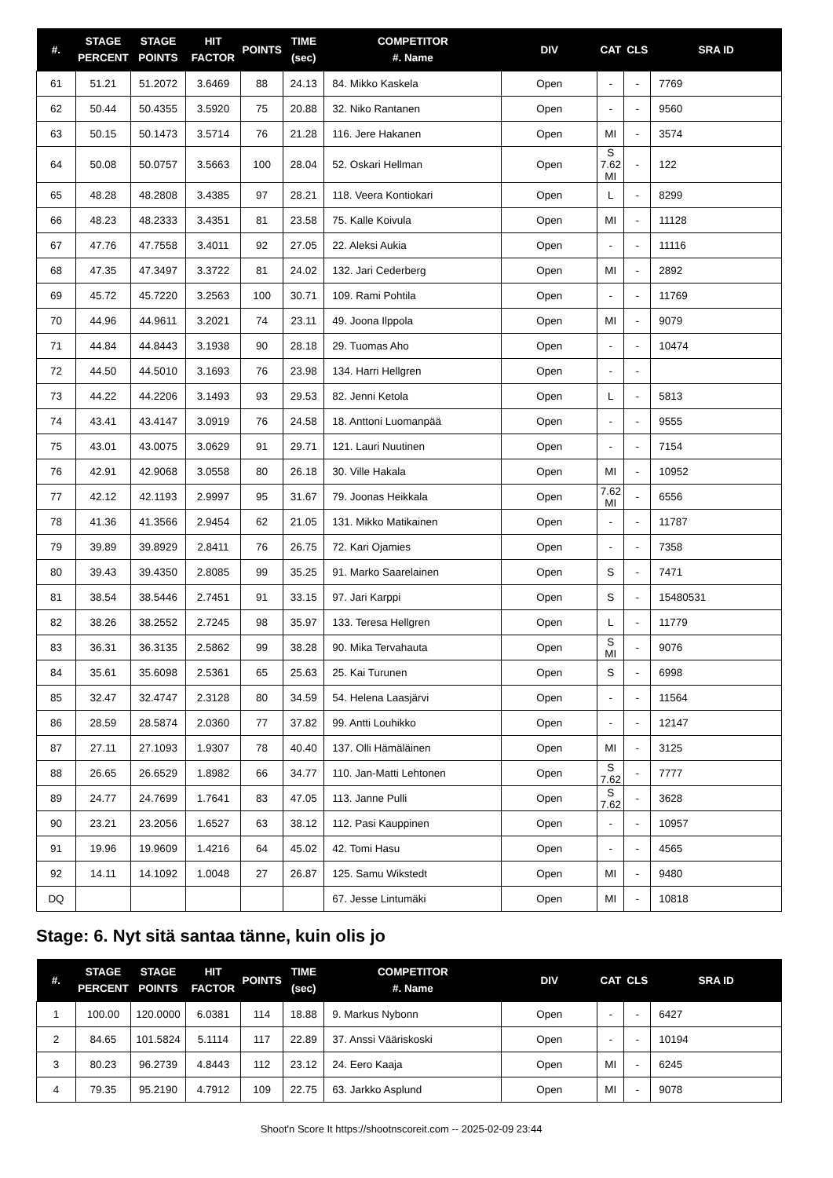| #. | STAGE PERCENT | STAGE POINTS | HIT FACTOR | POINTS | TIME (sec) | COMPETITOR #. Name | DIV | CAT | CLS | SRA ID |
| --- | --- | --- | --- | --- | --- | --- | --- | --- | --- | --- |
| 61 | 51.21 | 51.2072 | 3.6469 | 88 | 24.13 | 84. Mikko Kaskela | Open | - | - | 7769 |
| 62 | 50.44 | 50.4355 | 3.5920 | 75 | 20.88 | 32. Niko Rantanen | Open | - | - | 9560 |
| 63 | 50.15 | 50.1473 | 3.5714 | 76 | 21.28 | 116. Jere Hakanen | Open | MI | - | 3574 |
| 64 | 50.08 | 50.0757 | 3.5663 | 100 | 28.04 | 52. Oskari Hellman | Open | S 7.62 MI | - | 122 |
| 65 | 48.28 | 48.2808 | 3.4385 | 97 | 28.21 | 118. Veera Kontiokari | Open | L | - | 8299 |
| 66 | 48.23 | 48.2333 | 3.4351 | 81 | 23.58 | 75. Kalle Koivula | Open | MI | - | 11128 |
| 67 | 47.76 | 47.7558 | 3.4011 | 92 | 27.05 | 22. Aleksi Aukia | Open | - | - | 11116 |
| 68 | 47.35 | 47.3497 | 3.3722 | 81 | 24.02 | 132. Jari Cederberg | Open | MI | - | 2892 |
| 69 | 45.72 | 45.7220 | 3.2563 | 100 | 30.71 | 109. Rami Pohtila | Open | - | - | 11769 |
| 70 | 44.96 | 44.9611 | 3.2021 | 74 | 23.11 | 49. Joona Ilppola | Open | MI | - | 9079 |
| 71 | 44.84 | 44.8443 | 3.1938 | 90 | 28.18 | 29. Tuomas Aho | Open | - | - | 10474 |
| 72 | 44.50 | 44.5010 | 3.1693 | 76 | 23.98 | 134. Harri Hellgren | Open | - | - | |
| 73 | 44.22 | 44.2206 | 3.1493 | 93 | 29.53 | 82. Jenni Ketola | Open | L | - | 5813 |
| 74 | 43.41 | 43.4147 | 3.0919 | 76 | 24.58 | 18. Anttoni Luomanpää | Open | - | - | 9555 |
| 75 | 43.01 | 43.0075 | 3.0629 | 91 | 29.71 | 121. Lauri Nuutinen | Open | - | - | 7154 |
| 76 | 42.91 | 42.9068 | 3.0558 | 80 | 26.18 | 30. Ville Hakala | Open | MI | - | 10952 |
| 77 | 42.12 | 42.1193 | 2.9997 | 95 | 31.67 | 79. Joonas Heikkala | Open | 7.62 MI | - | 6556 |
| 78 | 41.36 | 41.3566 | 2.9454 | 62 | 21.05 | 131. Mikko Matikainen | Open | - | - | 11787 |
| 79 | 39.89 | 39.8929 | 2.8411 | 76 | 26.75 | 72. Kari Ojamies | Open | - | - | 7358 |
| 80 | 39.43 | 39.4350 | 2.8085 | 99 | 35.25 | 91. Marko Saarelainen | Open | S | - | 7471 |
| 81 | 38.54 | 38.5446 | 2.7451 | 91 | 33.15 | 97. Jari Karppi | Open | S | - | 15480531 |
| 82 | 38.26 | 38.2552 | 2.7245 | 98 | 35.97 | 133. Teresa Hellgren | Open | L | - | 11779 |
| 83 | 36.31 | 36.3135 | 2.5862 | 99 | 38.28 | 90. Mika Tervahauta | Open | S MI | - | 9076 |
| 84 | 35.61 | 35.6098 | 2.5361 | 65 | 25.63 | 25. Kai Turunen | Open | S | - | 6998 |
| 85 | 32.47 | 32.4747 | 2.3128 | 80 | 34.59 | 54. Helena Laasjärvi | Open | - | - | 11564 |
| 86 | 28.59 | 28.5874 | 2.0360 | 77 | 37.82 | 99. Antti Louhikko | Open | - | - | 12147 |
| 87 | 27.11 | 27.1093 | 1.9307 | 78 | 40.40 | 137. Olli Hämäläinen | Open | MI | - | 3125 |
| 88 | 26.65 | 26.6529 | 1.8982 | 66 | 34.77 | 110. Jan-Matti Lehtonen | Open | S 7.62 | - | 7777 |
| 89 | 24.77 | 24.7699 | 1.7641 | 83 | 47.05 | 113. Janne Pulli | Open | S 7.62 | - | 3628 |
| 90 | 23.21 | 23.2056 | 1.6527 | 63 | 38.12 | 112. Pasi Kauppinen | Open | - | - | 10957 |
| 91 | 19.96 | 19.9609 | 1.4216 | 64 | 45.02 | 42. Tomi Hasu | Open | - | - | 4565 |
| 92 | 14.11 | 14.1092 | 1.0048 | 27 | 26.87 | 125. Samu Wikstedt | Open | MI | - | 9480 |
| DQ | | | | | | 67. Jesse Lintumäki | Open | MI | - | 10818 |
Stage: 6. Nyt sitä santaa tänne, kuin olis jo
| #. | STAGE PERCENT | STAGE POINTS | HIT FACTOR | POINTS | TIME (sec) | COMPETITOR #. Name | DIV | CAT | CLS | SRA ID |
| --- | --- | --- | --- | --- | --- | --- | --- | --- | --- | --- |
| 1 | 100.00 | 120.0000 | 6.0381 | 114 | 18.88 | 9. Markus Nybonn | Open | - | - | 6427 |
| 2 | 84.65 | 101.5824 | 5.1114 | 117 | 22.89 | 37. Anssi Vääriskoski | Open | - | - | 10194 |
| 3 | 80.23 | 96.2739 | 4.8443 | 112 | 23.12 | 24. Eero Kaaja | Open | MI | - | 6245 |
| 4 | 79.35 | 95.2190 | 4.7912 | 109 | 22.75 | 63. Jarkko Asplund | Open | MI | - | 9078 |
Shoot'n Score It https://shootnscoreit.com -- 2025-02-09 23:44